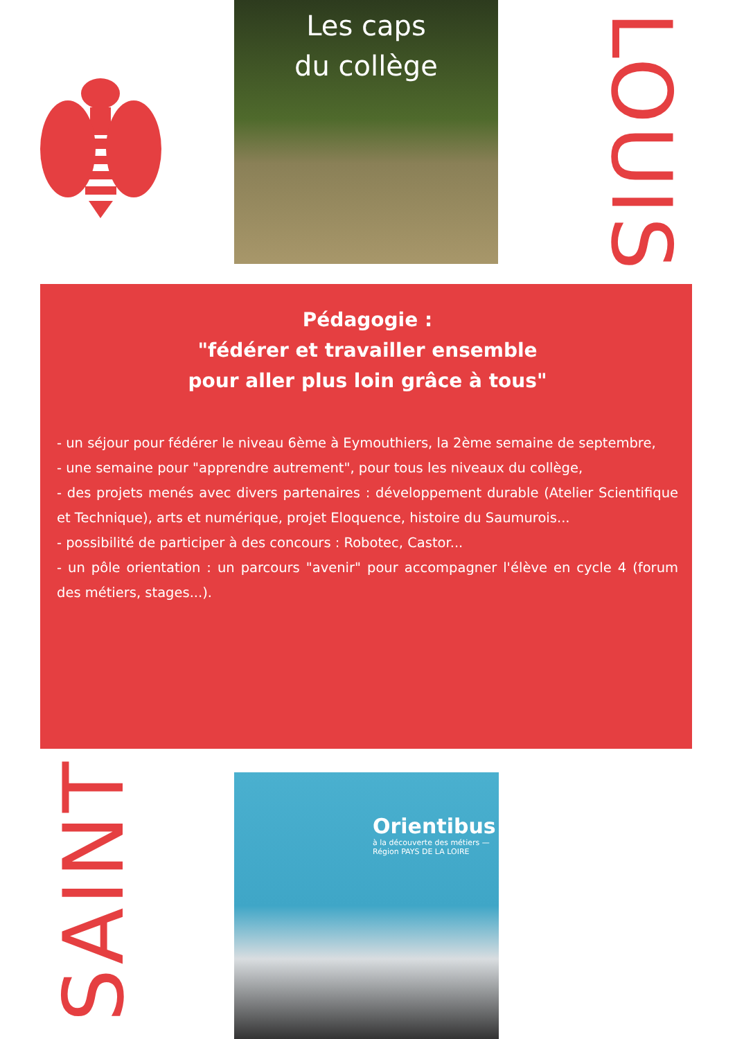Les caps
du collège
LOUIS
Pédagogie :
"fédérer et travailler ensemble
pour aller plus loin grâce à tous"
- un séjour pour fédérer le niveau 6ème à Eymouthiers, la 2ème semaine de septembre,
- une semaine pour "apprendre autrement", pour tous les niveaux du collège,
- des projets menés avec divers partenaires : développement durable (Atelier Scientifique et Technique), arts et numérique, projet Eloquence, histoire du Saumurois...
- possibilité de participer à des concours : Robotec, Castor...
- un pôle orientation : un parcours "avenir" pour accompagner l'élève en cycle 4 (forum des métiers, stages...).
SAINT
Orientibus
à la découverte des métiers — Région PAYS DE LA LOIRE